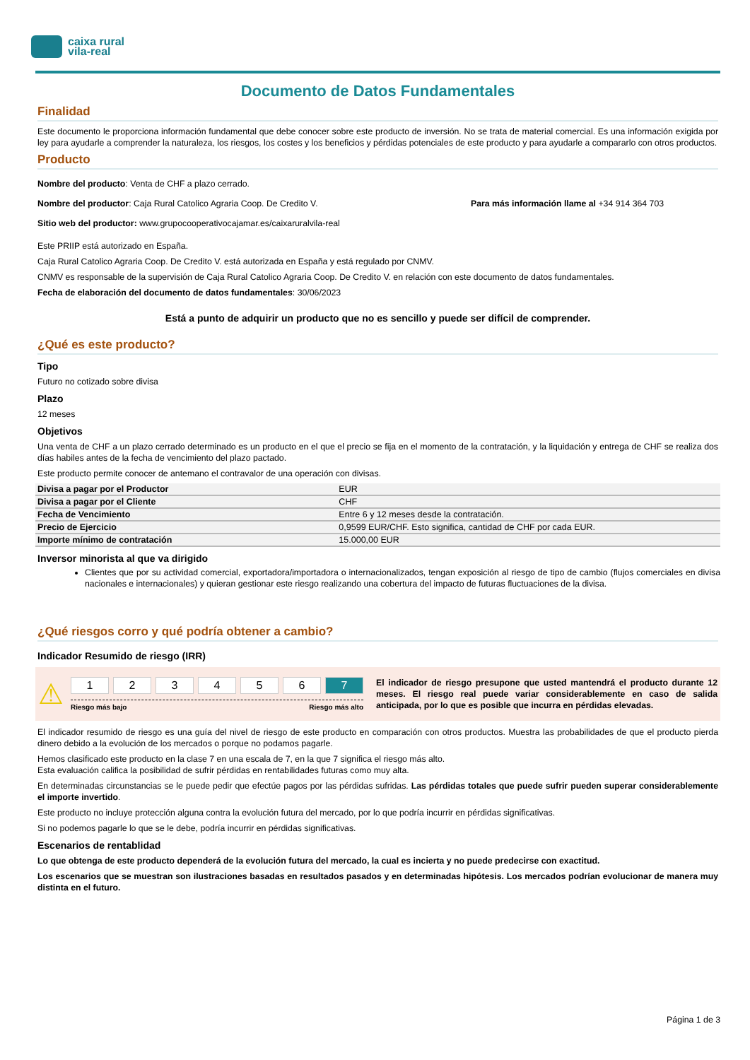caixa rural
vila-real
Documento de Datos Fundamentales
Finalidad
Este documento le proporciona información fundamental que debe conocer sobre este producto de inversión. No se trata de material comercial. Es una información exigida por ley para ayudarle a comprender la naturaleza, los riesgos, los costes y los beneficios y pérdidas potenciales de este producto y para ayudarle a compararlo con otros productos.
Producto
Nombre del producto: Venta de CHF a plazo cerrado.
Nombre del productor: Caja Rural Catolico Agraria Coop. De Credito V.
Para más información llame al +34 914 364 703
Sitio web del productor: www.grupocooperativocajamar.es/caixaruralvila-real
Este PRIIP está autorizado en España.
Caja Rural Catolico Agraria Coop. De Credito V. está autorizada en España y está regulado por CNMV.
CNMV es responsable de la supervisión de Caja Rural Catolico Agraria Coop. De Credito V. en relación con este documento de datos fundamentales.
Fecha de elaboración del documento de datos fundamentales: 30/06/2023
Está a punto de adquirir un producto que no es sencillo y puede ser difícil de comprender.
¿Qué es este producto?
Tipo
Futuro no cotizado sobre divisa
Plazo
12 meses
Objetivos
Una venta de CHF a un plazo cerrado determinado es un producto en el que el precio se fija en el momento de la contratación, y la liquidación y entrega de CHF se realiza dos días habiles antes de la fecha de vencimiento del plazo pactado.
Este producto permite conocer de antemano el contravalor de una operación con divisas.
| Divisa a pagar por el Productor | EUR |
| Divisa a pagar por el Cliente | CHF |
| Fecha de Vencimiento | Entre 6 y 12 meses desde la contratación. |
| Precio de Ejercicio | 0,9599 EUR/CHF. Esto significa, cantidad de CHF por cada EUR. |
| Importe mínimo de contratación | 15.000,00 EUR |
Inversor minorista al que va dirigido
Clientes que por su actividad comercial, exportadora/importadora o internacionalizados, tengan exposición al riesgo de tipo de cambio (flujos comerciales en divisa nacionales e internacionales) y quieran gestionar este riesgo realizando una cobertura del impacto de futuras fluctuaciones de la divisa.
¿Qué riesgos corro y qué podría obtener a cambio?
Indicador Resumido de riesgo (IRR)
⚠
123456 7
Riesgo más bajo Riesgo más alto
El indicador de riesgo presupone que usted mantendrá el producto durante 12 meses. El riesgo real puede variar considerablemente en caso de salida anticipada, por lo que es posible que incurra en pérdidas elevadas.
El indicador resumido de riesgo es una guía del nivel de riesgo de este producto en comparación con otros productos. Muestra las probabilidades de que el producto pierda dinero debido a la evolución de los mercados o porque no podamos pagarle.
Hemos clasificado este producto en la clase 7 en una escala de 7, en la que 7 significa el riesgo más alto.
Esta evaluación califica la posibilidad de sufrir pérdidas en rentabilidades futuras como muy alta.
En determinadas circunstancias se le puede pedir que efectúe pagos por las pérdidas sufridas. Las pérdidas totales que puede sufrir pueden superar considerablemente el importe invertido.
Este producto no incluye protección alguna contra la evolución futura del mercado, por lo que podría incurrir en pérdidas significativas.
Si no podemos pagarle lo que se le debe, podría incurrir en pérdidas significativas.
Escenarios de rentablidad
Lo que obtenga de este producto dependerá de la evolución futura del mercado, la cual es incierta y no puede predecirse con exactitud.
Los escenarios que se muestran son ilustraciones basadas en resultados pasados y en determinadas hipótesis. Los mercados podrían evolucionar de manera muy distinta en el futuro.
Página 1 de 3